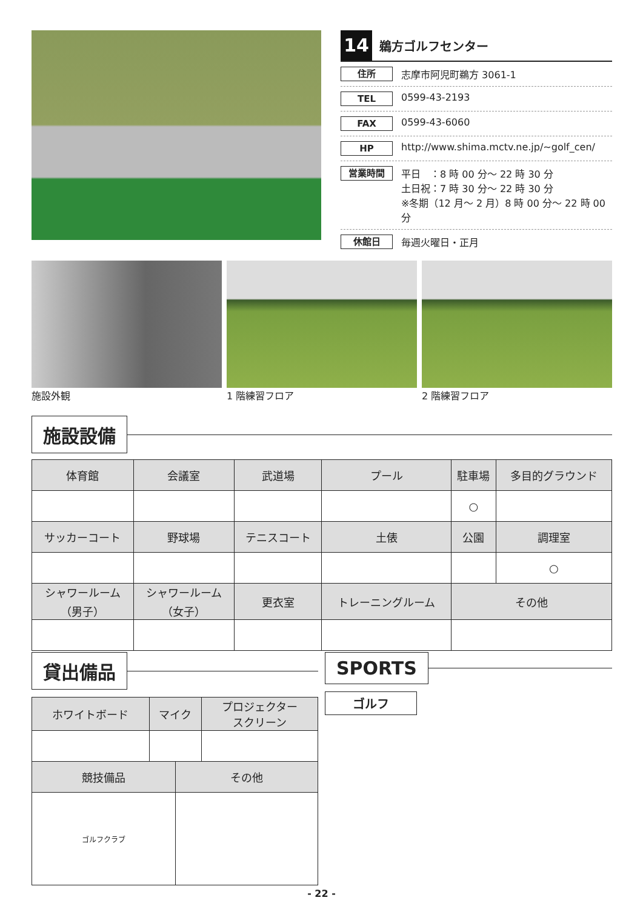14 鵜方ゴルフセンター
住所 志摩市阿児町鵜方 3061-1
TEL 0599-43-2193
FAX 0599-43-6060
HP http://www.shima.mctv.ne.jp/~golf_cen/
営業時間 平日　：8 時 00 分～ 22 時 30 分
土日祝：7 時 30 分～ 22 時 30 分
※冬期（12 月～ 2 月）8 時 00 分～ 22 時 00 分
休館日 毎週火曜日・正月
施設外観 1 階練習フロア 2 階練習フロア
施設設備
| 体育館 | 会議室 | 武道場 | プール | 駐車場 | 多目的グラウンド |
| --- | --- | --- | --- | --- | --- |
| | | | | ○ | |
| サッカーコート | 野球場 | テニスコート | 土俵 | 公園 | 調理室 |
| | | | | | ○ |
| シャワールーム （男子） | シャワールーム （女子） | 更衣室 | トレーニングルーム | その他 | |
貸出備品
| ホワイトボード | マイク | | プロジェクター スクリーン |
| --- | --- | --- | --- |
| 競技備品 | | その他 | |
| ゴルフクラブ | | | |
SPORTS
ゴルフ
- 22 -